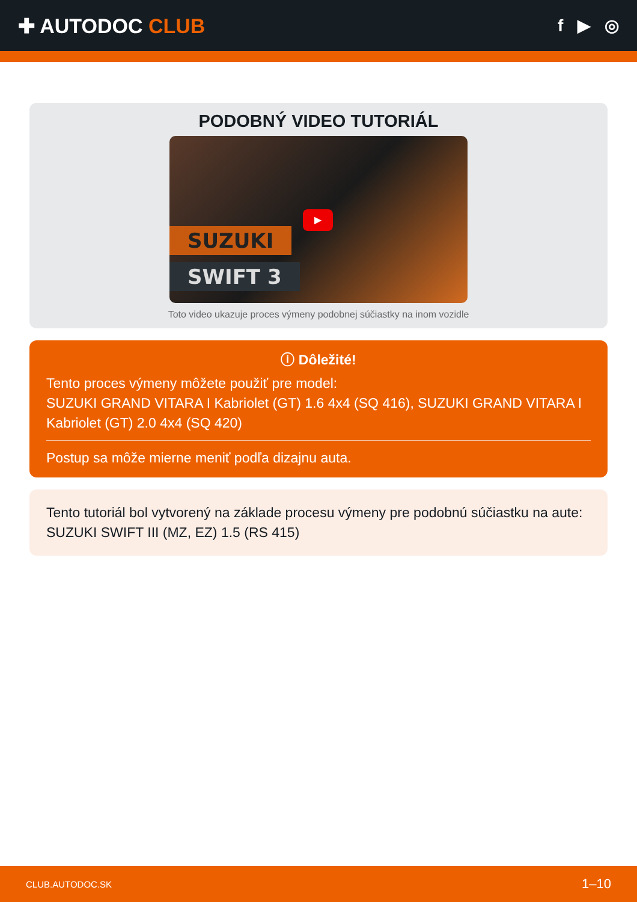✚ AUTODOC CLUB
f ▶ ◎
PODOBNÝ VIDEO TUTORIÁL
SUZUKI
SWIFT 3
▶
Toto video ukazuje proces výmeny podobnej súčiastky na inom vozidle
ⓘ Dôležité!
Tento proces výmeny môžete použiť pre model:
SUZUKI GRAND VITARA I Kabriolet (GT) 1.6 4x4 (SQ 416), SUZUKI GRAND VITARA I Kabriolet (GT) 2.0 4x4 (SQ 420)
Postup sa môže mierne meniť podľa dizajnu auta.
Tento tutoriál bol vytvorený na základe procesu výmeny pre podobnú súčiastku na aute: SUZUKI SWIFT III (MZ, EZ) 1.5 (RS 415)
CLUB.AUTODOC.SK 1–10